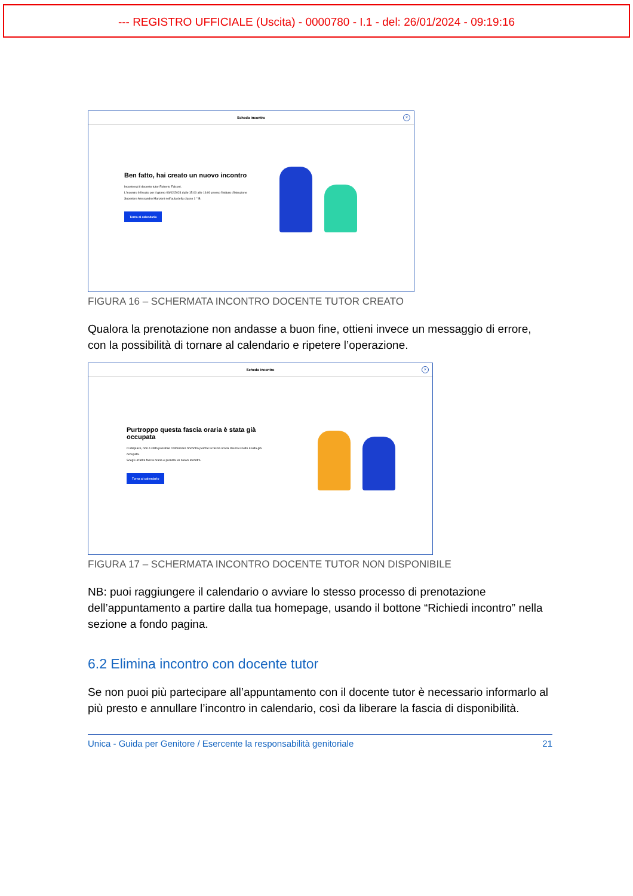--- REGISTRO UFFICIALE (Uscita) - 0000780 - I.1 - del: 26/01/2024 - 09:19:16
Scheda incontro
×
Ben fatto, hai creato un nuovo incontro
Incontrerai il docente tutor Roberto Falconi.
L'incontro è fissato per il giorno 06/02/2024 dalle 15:00 alle 16:00 presso l'Istituto d'Istruzione Superiore Alessandro Manzoni nell'aula della classe 1 ° B.
Torna al calendario
FIGURA 16 – SCHERMATA INCONTRO DOCENTE TUTOR CREATO
Qualora la prenotazione non andasse a buon fine, ottieni invece un messaggio di errore, con la possibilità di tornare al calendario e ripetere l’operazione.
Scheda incontro
×
Purtroppo questa fascia oraria è stata già occupata
Ci dispiace, non è stato possibile confermare l'incontro perché la fascia oraria che hai scelto risulta già occupata.
Scegli un'altra fascia oraria e prenota un nuovo incontro.
Torna al calendario
FIGURA 17 – SCHERMATA INCONTRO DOCENTE TUTOR NON DISPONIBILE
NB: puoi raggiungere il calendario o avviare lo stesso processo di prenotazione dell’appuntamento a partire dalla tua homepage, usando il bottone “Richiedi incontro” nella sezione a fondo pagina.
6.2 Elimina incontro con docente tutor
Se non puoi più partecipare all’appuntamento con il docente tutor è necessario informarlo al più presto e annullare l’incontro in calendario, così da liberare la fascia di disponibilità.
Unica - Guida per Genitore / Esercente la responsabilità genitoriale 21